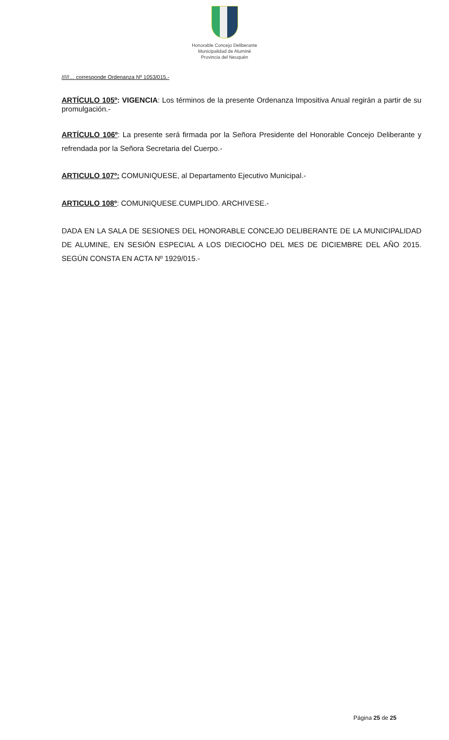Honorable Concejo Deliberante
Municipalidad de Aluminé
Provincia del Neuquén
/////… corresponde Ordenanza Nº 1053/015.-
ARTÍCULO 105º: VIGENCIA: Los términos de la presente Ordenanza Impositiva Anual regirán a partir de su promulgación.-
ARTÍCULO 106º: La presente será firmada por la Señora Presidente del Honorable Concejo Deliberante y refrendada por la Señora Secretaria del Cuerpo.-
ARTICULO 107º: COMUNIQUESE, al Departamento Ejecutivo Municipal.-
ARTICULO 108º: COMUNIQUESE.CUMPLIDO. ARCHIVESE.-
DADA EN LA SALA DE SESIONES DEL HONORABLE CONCEJO DELIBERANTE DE LA MUNICIPALIDAD DE ALUMINE, EN SESIÓN ESPECIAL A LOS DIECIOCHO DEL MES DE DICIEMBRE DEL AÑO 2015. SEGÚN CONSTA EN ACTA Nº 1929/015.-
Página 25 de 25